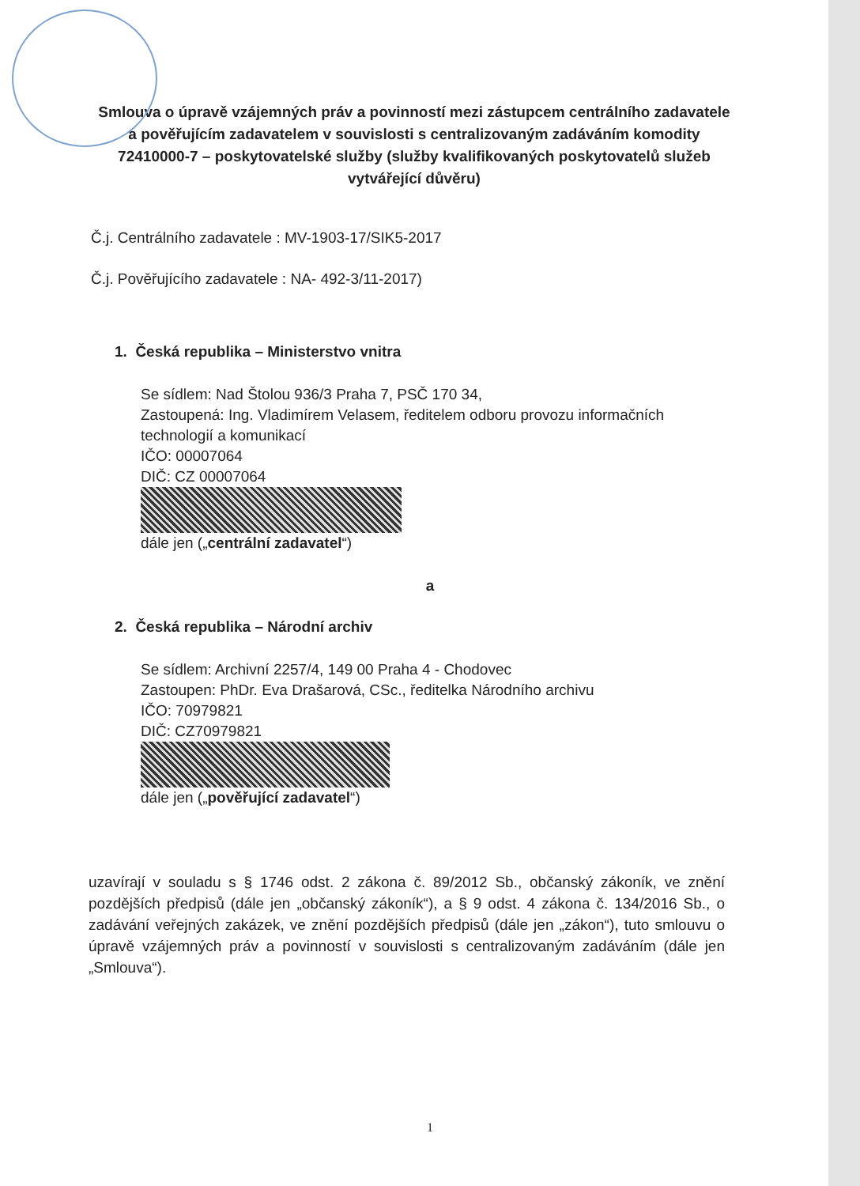Smlouva o úpravě vzájemných práv a povinností mezi zástupcem centrálního zadavatele a pověřujícím zadavatelem v souvislosti s centralizovaným zadáváním komodity 72410000-7 – poskytovatelské služby (služby kvalifikovaných poskytovatelů služeb vytvářející důvěru)
Č.j. Centrálního zadavatele : MV-1903-17/SIK5-2017
Č.j. Pověřujícího zadavatele : NA- 492-3/11-2017)
1. Česká republika – Ministerstvo vnitra
Se sídlem: Nad Štolou 936/3 Praha 7, PSČ 170 34,
Zastoupená: Ing. Vladimírem Velasem, ředitelem odboru provozu informačních technologií a komunikací
IČO: 00007064
DIČ: CZ 00007064
dále jen („centrální zadavatel“)
a
2. Česká republika – Národní archiv
Se sídlem: Archivní 2257/4, 149 00 Praha 4 - Chodovec
Zastoupen: PhDr. Eva Drašarová, CSc., ředitelka Národního archivu
IČO: 70979821
DIČ: CZ70979821
dále jen („pověřující zadavatel“)
uzavírají v souladu s § 1746 odst. 2 zákona č. 89/2012 Sb., občanský zákoník, ve znění pozdějších předpisů (dále jen „občanský zákoník“), a § 9 odst. 4 zákona č. 134/2016 Sb., o zadávání veřejných zakázek, ve znění pozdějších předpisů (dále jen „zákon“), tuto smlouvu o úpravě vzájemných práv a povinností v souvislosti s centralizovaným zadáváním (dále jen „Smlouva“).
1